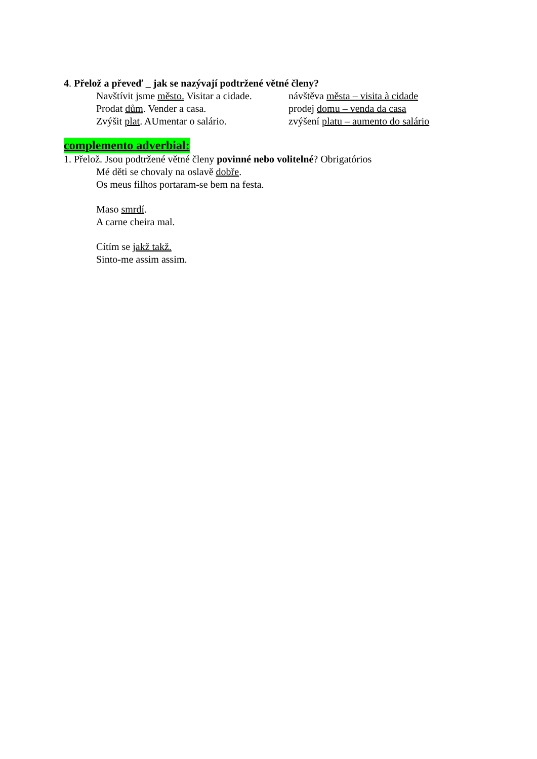4. Přelož a převeď _ jak se nazývají podtržené větné členy?
Navštívit jsme město. Visitar a cidade. návštěva města – visita à cidade
Prodat dům. Vender a casa. prodej domu – venda da casa
Zvýšit plat. AUmentar o salário. zvýšení platu – aumento do salário
complemento adverbial:
1. Přelož. Jsou podtržené větné členy povinné nebo volitelné? Obrigatórios
Mé děti se chovaly na oslavě dobře.
Os meus filhos portaram-se bem na festa.
Maso smrdí.
A carne cheira mal.
Cítím se jakž takž.
Sinto-me assim assim.